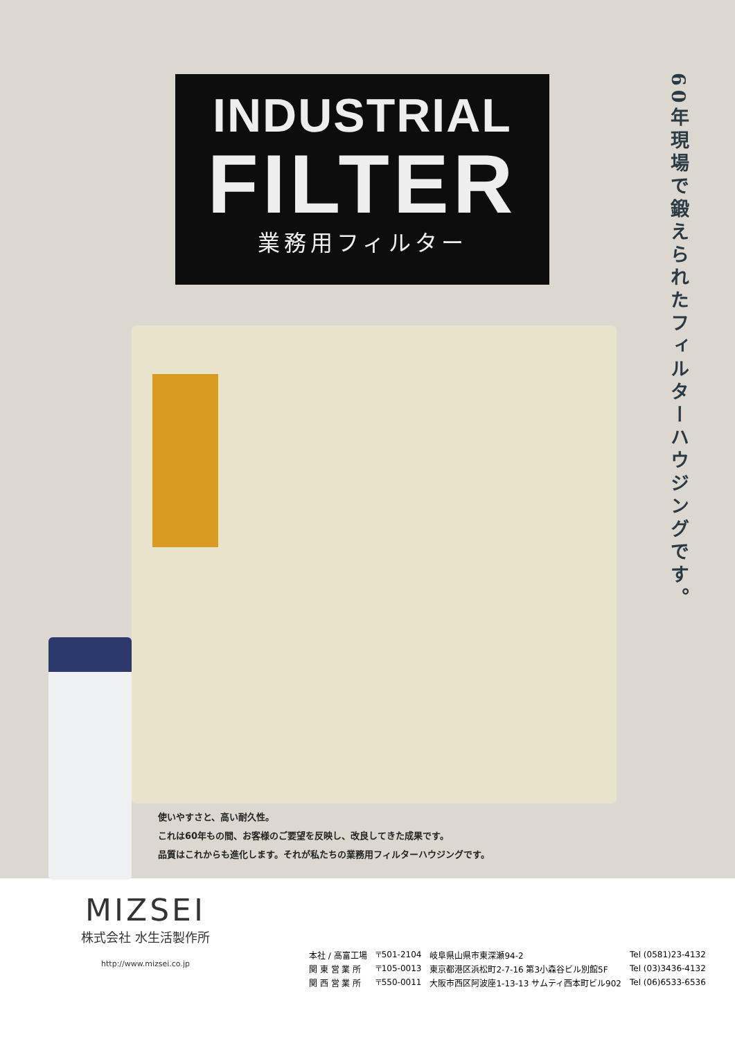INDUSTRIAL
FILTER
業務用フィルター
60年現場で鍛えられたフィルターハウジングです。
使いやすさと、高い耐久性。
これは60年もの間、お客様のご要望を反映し、改良してきた成果です。
品質はこれからも進化します。それが私たちの業務用フィルターハウジングです。
MIZSEI
株式会社 水生活製作所
http://www.mizsei.co.jp
| 本社 / 高富工場 | 〒501-2104 | 岐阜県山県市東深瀬94-2 | Tel (0581)23-4132 |
| 関 東 営 業 所 | 〒105-0013 | 東京都港区浜松町2-7-16 第3小森谷ビル別館5F | Tel (03)3436-4132 |
| 関 西 営 業 所 | 〒550-0011 | 大阪市西区阿波座1-13-13 サムティ西本町ビル902 | Tel (06)6533-6536 |